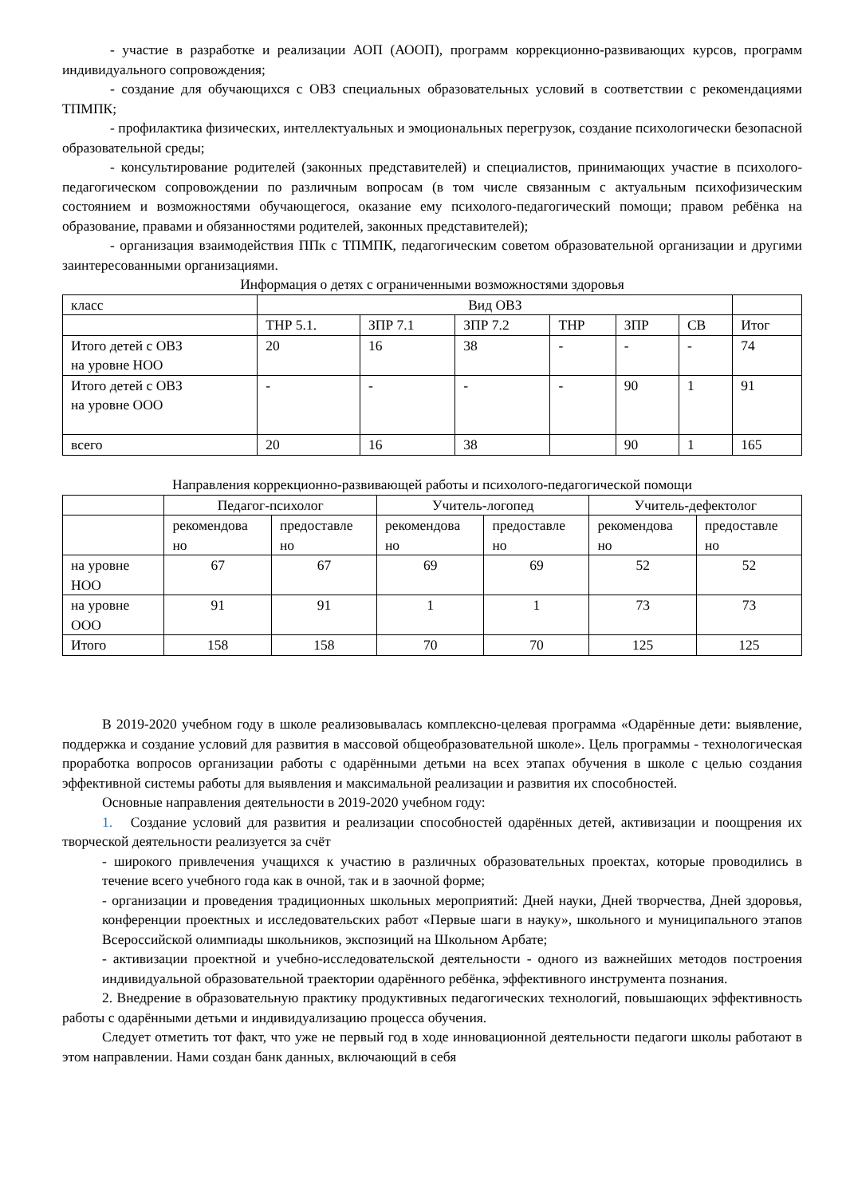- участие в разработке и реализации АОП (АООП), программ коррекционно-развивающих курсов, программ индивидуального сопровождения;
- создание для обучающихся с ОВЗ специальных образовательных условий в соответствии с рекомендациями ТПМПК;
- профилактика физических, интеллектуальных и эмоциональных перегрузок, создание психологически безопасной образовательной среды;
- консультирование родителей (законных представителей) и специалистов, принимающих участие в психолого-педагогическом сопровождении по различным вопросам (в том числе связанным с актуальным психофизическим состоянием и возможностями обучающегося, оказание ему психолого-педагогический помощи; правом ребёнка на образование, правами и обязанностями родителей, законных представителей);
- организация взаимодействия ППк с ТПМПК, педагогическим советом образовательной организации и другими заинтересованными организациями.
Информация о детях с ограниченными возможностями здоровья
| класс | Вид ОВЗ | | | | | | |
| | ТНР 5.1. | ЗПР 7.1 | ЗПР 7.2 | ТНР | ЗПР | СВ | Итог |
| Итого детей с ОВЗ на уровне НОО | 20 | 16 | 38 | - | - | - | 74 |
| Итого детей с ОВЗ на уровне ООО | - | - | - | - | 90 | 1 | 91 |
| всего | 20 | 16 | 38 | | 90 | 1 | 165 |
Направления коррекционно-развивающей работы и психолого-педагогической помощи
| | Педагог-психолог | | Учитель-логопед | | Учитель-дефектолог | |
| | рекомендова но | предоставле но | рекомендова но | предоставле но | рекомендова но | предоставле но |
| на уровне НОО | 67 | 67 | 69 | 69 | 52 | 52 |
| на уровне ООО | 91 | 91 | 1 | 1 | 73 | 73 |
| Итого | 158 | 158 | 70 | 70 | 125 | 125 |
В 2019-2020 учебном году в школе реализовывалась комплексно-целевая программа «Одарённые дети: выявление, поддержка и создание условий для развития в массовой общеобразовательной школе». Цель программы - технологическая проработка вопросов организации работы с одарёнными детьми на всех этапах обучения в школе с целью создания эффективной системы работы для выявления и максимальной реализации и развития их способностей.
Основные направления деятельности в 2019-2020 учебном году:
1. Создание условий для развития и реализации способностей одарённых детей, активизации и поощрения их творческой деятельности реализуется за счёт
- широкого привлечения учащихся к участию в различных образовательных проектах, которые проводились в течение всего учебного года как в очной, так и в заочной форме;
- организации и проведения традиционных школьных мероприятий: Дней науки, Дней творчества, Дней здоровья, конференции проектных и исследовательских работ «Первые шаги в науку», школьного и муниципального этапов Всероссийской олимпиады школьников, экспозиций на Школьном Арбате;
- активизации проектной и учебно-исследовательской деятельности - одного из важнейших методов построения индивидуальной образовательной траектории одарённого ребёнка, эффективного инструмента познания.
2. Внедрение в образовательную практику продуктивных педагогических технологий, повышающих эффективность работы с одарёнными детьми и индивидуализацию процесса обучения.
Следует отметить тот факт, что уже не первый год в ходе инновационной деятельности педагоги школы работают в этом направлении. Нами создан банк данных, включающий в себя